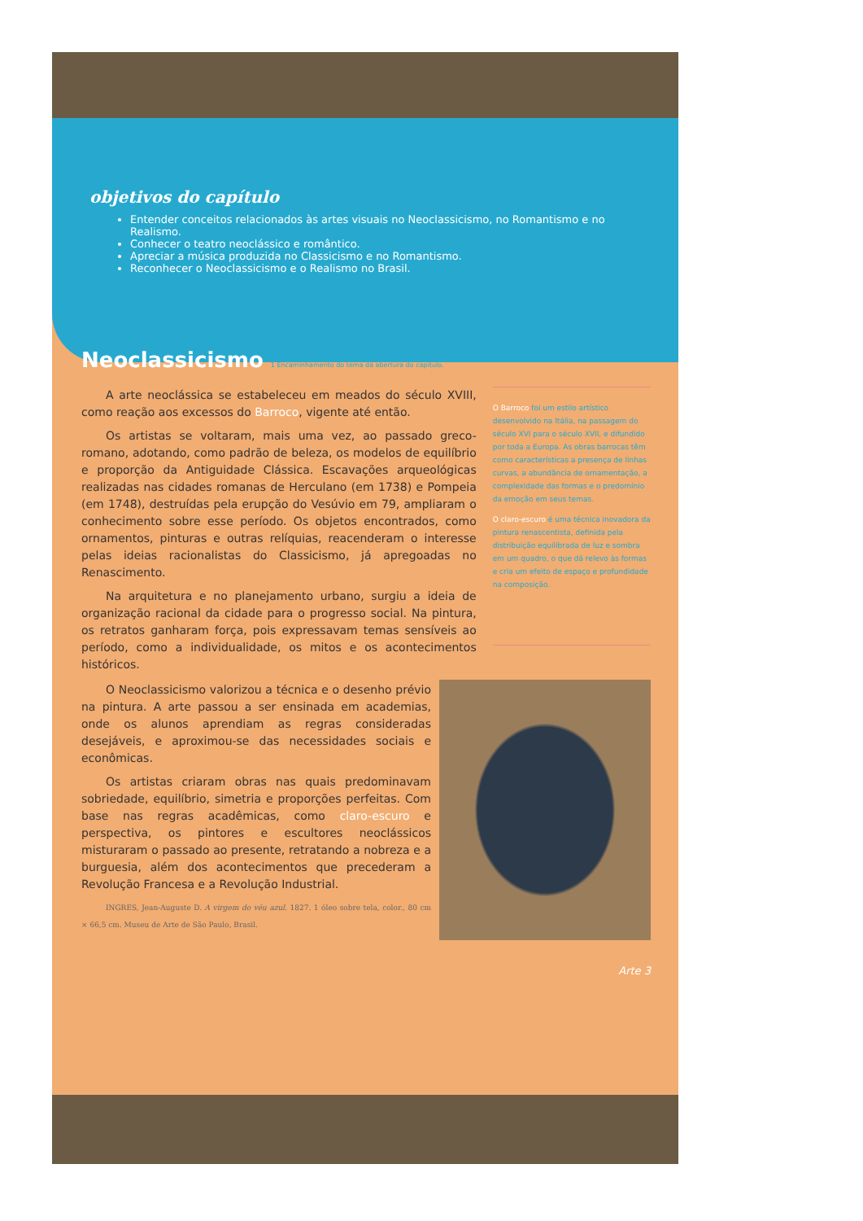objetivos do capítulo
Entender conceitos relacionados às artes visuais no Neoclassicismo, no Romantismo e no Realismo.
Conhecer o teatro neoclássico e romântico.
Apreciar a música produzida no Classicismo e no Romantismo.
Reconhecer o Neoclassicismo e o Realismo no Brasil.
Neoclassicismo 1 Encaminhamento do tema da abertura do capítulo.
A arte neoclássica se estabeleceu em meados do século XVIII, como reação aos excessos do Barroco, vigente até então.
Os artistas se voltaram, mais uma vez, ao passado greco-romano, adotando, como padrão de beleza, os modelos de equilíbrio e proporção da Antiguidade Clássica. Escavações arqueológicas realizadas nas cidades romanas de Herculano (em 1738) e Pompeia (em 1748), destruídas pela erupção do Vesúvio em 79, ampliaram o conhecimento sobre esse período. Os objetos encontrados, como ornamentos, pinturas e outras relíquias, reacenderam o interesse pelas ideias racionalistas do Classicismo, já apregoadas no Renascimento.
Na arquitetura e no planejamento urbano, surgiu a ideia de organização racional da cidade para o progresso social. Na pintura, os retratos ganharam força, pois expressavam temas sensíveis ao período, como a individualidade, os mitos e os acontecimentos históricos.
O Barroco foi um estilo artístico desenvolvido na Itália, na passagem do século XVI para o século XVII, e difundido por toda a Europa. As obras barrocas têm como características a presença de linhas curvas, a abundância de ornamentação, a complexidade das formas e o predomínio da emoção em seus temas.
O claro-escuro é uma técnica inovadora da pintura renascentista, definida pela distribuição equilibrada de luz e sombra em um quadro, o que dá relevo às formas e cria um efeito de espaço e profundidade na composição.
O Neoclassicismo valorizou a técnica e o desenho prévio na pintura. A arte passou a ser ensinada em academias, onde os alunos aprendiam as regras consideradas desejáveis, e aproximou-se das necessidades sociais e econômicas.
Os artistas criaram obras nas quais predominavam sobriedade, equilíbrio, simetria e proporções perfeitas. Com base nas regras acadêmicas, como claro-escuro e perspectiva, os pintores e escultores neoclássicos misturaram o passado ao presente, retratando a nobreza e a burguesia, além dos acontecimentos que precederam a Revolução Francesa e a Revolução Industrial.
INGRES, Jean-Auguste D. A virgem do véu azul. 1827. 1 óleo sobre tela, color., 80 cm × 66,5 cm. Museu de Arte de São Paulo, Brasil.
Arte 3